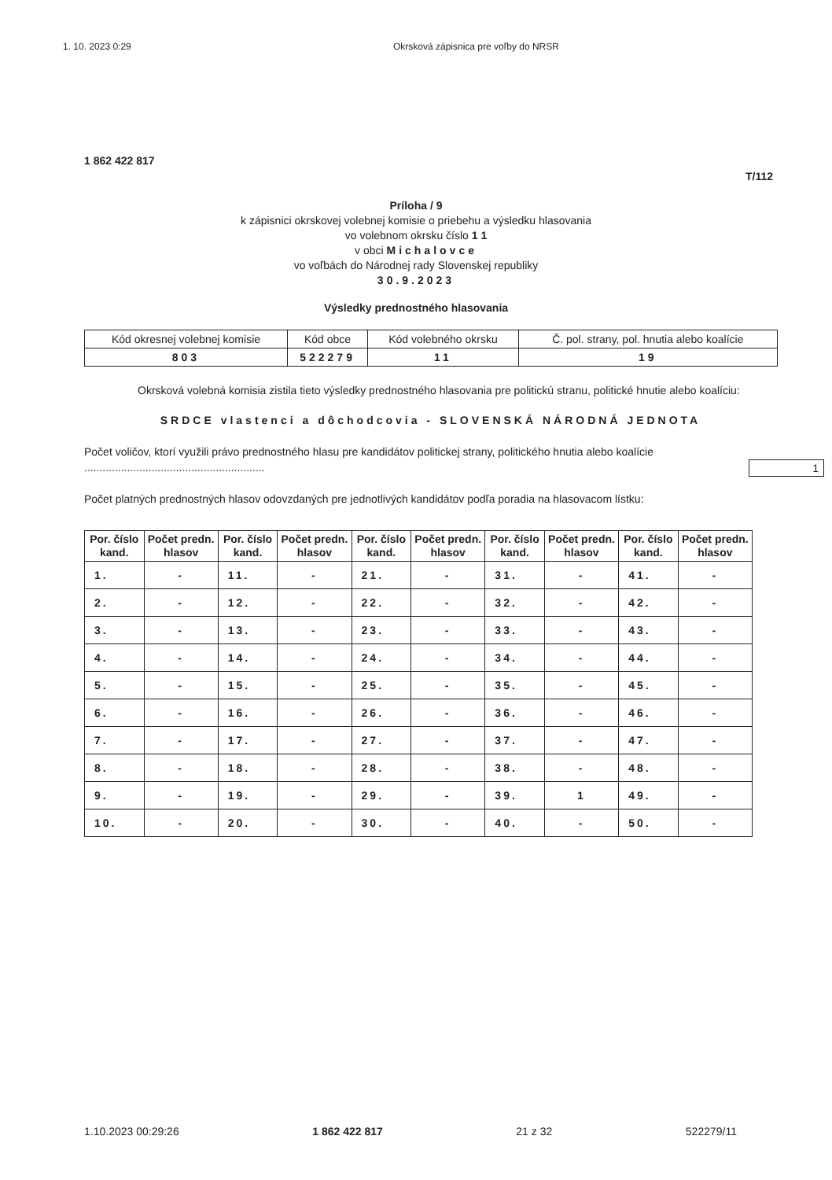1. 10. 2023 0:29 Okrsková zápisnica pre voľby do NRSR
1 862 422 817
T/112
Príloha / 9
k zápisnici okrskovej volebnej komisie o priebehu a výsledku hlasovania
vo volebnom okrsku číslo 1 1
v obci Michalovce
vo voľbách do Národnej rady Slovenskej republiky
30.9.2023
Výsledky prednostného hlasovania
| Kód okresnej volebnej komisie | Kód obce | Kód volebného okrsku | Č. pol. strany, pol. hnutia alebo koalície |
| 803 | 522279 | 11 | 19 |
Okrsková volebná komisia zistila tieto výsledky prednostného hlasovania pre politickú stranu, politické hnutie alebo koalíciu:
SRDCE vlastenci a dôchodcovia - SLOVENSKÁ NÁRODNÁ JEDNOTA
Počet voličov, ktorí využili právo prednostného hlasu pre kandidátov politickej strany, politického hnutia alebo koalície ........................................................... 1
Počet platných prednostných hlasov odovzdaných pre jednotlivých kandidátov podľa poradia na hlasovacom lístku:
| Por. číslo kand. | Počet predn. hlasov | Por. číslo kand. | Počet predn. hlasov | Por. číslo kand. | Počet predn. hlasov | Por. číslo kand. | Počet predn. hlasov | Por. číslo kand. | Počet predn. hlasov |
| --- | --- | --- | --- | --- | --- | --- | --- | --- | --- |
| 1. | - | 11. | - | 21. | - | 31. | - | 41. | - |
| 2. | - | 12. | - | 22. | - | 32. | - | 42. | - |
| 3. | - | 13. | - | 23. | - | 33. | - | 43. | - |
| 4. | - | 14. | - | 24. | - | 34. | - | 44. | - |
| 5. | - | 15. | - | 25. | - | 35. | - | 45. | - |
| 6. | - | 16. | - | 26. | - | 36. | - | 46. | - |
| 7. | - | 17. | - | 27. | - | 37. | - | 47. | - |
| 8. | - | 18. | - | 28. | - | 38. | - | 48. | - |
| 9. | - | 19. | - | 29. | - | 39. | 1 | 49. | - |
| 10. | - | 20. | - | 30. | - | 40. | - | 50. | - |
1.10.2023 00:29:26 1 862 422 817 21 z 32 522279/11